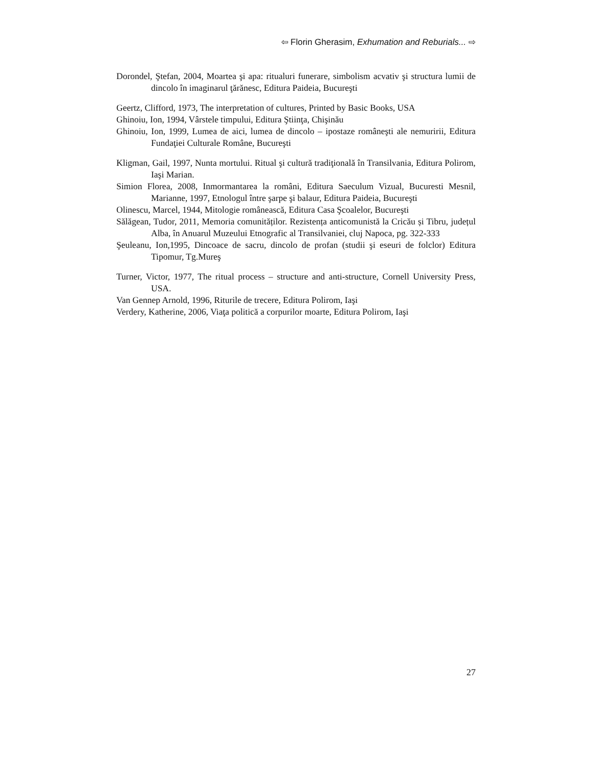⇦ Florin Gherasim, Exhumation and Reburials... ⇨
Dorondel, Ştefan, 2004, Moartea şi apa: ritualuri funerare, simbolism acvativ şi structura lumii de dincolo în imaginarul ţărănesc, Editura Paideia, Bucureşti
Geertz, Clifford, 1973, The interpretation of cultures, Printed by Basic Books, USA
Ghinoiu, Ion, 1994, Vârstele timpului, Editura Ştiinţa, Chişinău
Ghinoiu, Ion, 1999, Lumea de aici, lumea de dincolo – ipostaze româneşti ale nemuririi, Editura Fundaţiei Culturale Române, Bucureşti
Kligman, Gail, 1997, Nunta mortului. Ritual şi cultură tradiţională în Transilvania, Editura Polirom, Iaşi Marian.
Simion Florea, 2008, Inmormantarea la români, Editura Saeculum Vizual, Bucuresti Mesnil, Marianne, 1997, Etnologul între şarpe şi balaur, Editura Paideia, Bucureşti
Olinescu, Marcel, 1944, Mitologie românească, Editura Casa Şcoalelor, Bucureşti
Sălăgean, Tudor, 2011, Memoria comunităților. Rezistența anticomunistă la Cricău și Tibru, județul Alba, în Anuarul Muzeului Etnografic al Transilvaniei, cluj Napoca, pg. 322-333
Şeuleanu, Ion,1995, Dincoace de sacru, dincolo de profan (studii şi eseuri de folclor) Editura Tipomur, Tg.Mureş
Turner, Victor, 1977, The ritual process – structure and anti-structure, Cornell University Press, USA.
Van Gennep Arnold, 1996, Riturile de trecere, Editura Polirom, Iaşi
Verdery, Katherine, 2006, Viaţa politică a corpurilor moarte, Editura Polirom, Iaşi
27